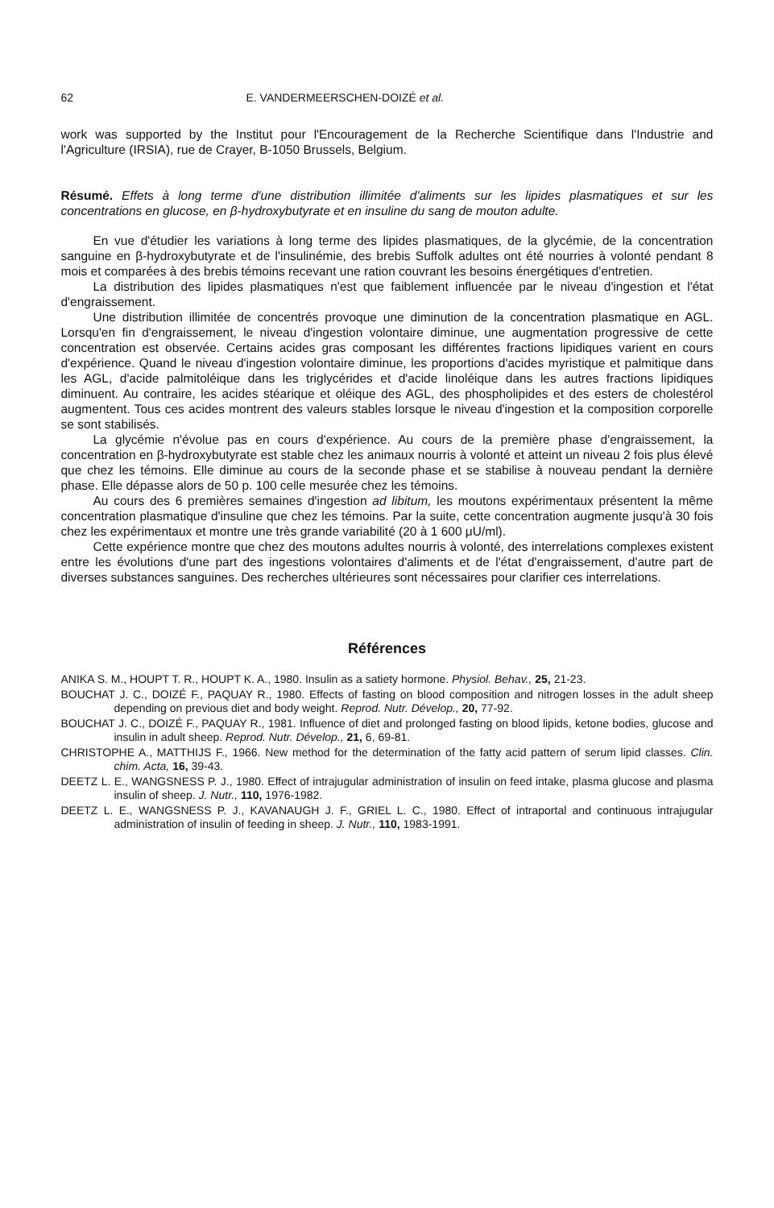62 E. VANDERMEERSCHEN-DOIZÉ et al.
work was supported by the Institut pour l'Encouragement de la Recherche Scientifique dans l'Industrie and l'Agriculture (IRSIA), rue de Crayer, B-1050 Brussels, Belgium.
Résumé. Effets à long terme d'une distribution illimitée d'aliments sur les lipides plasmatiques et sur les concentrations en glucose, en β-hydroxybutyrate et en insuline du sang de mouton adulte.
En vue d'étudier les variations à long terme des lipides plasmatiques, de la glycémie, de la concentration sanguine en β-hydroxybutyrate et de l'insulinémie, des brebis Suffolk adultes ont été nourries à volonté pendant 8 mois et comparées à des brebis témoins recevant une ration couvrant les besoins énergétiques d'entretien.
La distribution des lipides plasmatiques n'est que faiblement influencée par le niveau d'ingestion et l'état d'engraissement.
Une distribution illimitée de concentrés provoque une diminution de la concentration plasmatique en AGL. Lorsqu'en fin d'engraissement, le niveau d'ingestion volontaire diminue, une augmentation progressive de cette concentration est observée. Certains acides gras composant les différentes fractions lipidiques varient en cours d'expérience. Quand le niveau d'ingestion volontaire diminue, les proportions d'acides myristique et palmitique dans les AGL, d'acide palmitoléique dans les triglycérides et d'acide linoléique dans les autres fractions lipidiques diminuent. Au contraire, les acides stéarique et oléique des AGL, des phospholipides et des esters de cholestérol augmentent. Tous ces acides montrent des valeurs stables lorsque le niveau d'ingestion et la composition corporelle se sont stabilisés.
La glycémie n'évolue pas en cours d'expérience. Au cours de la première phase d'engraissement, la concentration en β-hydroxybutyrate est stable chez les animaux nourris à volonté et atteint un niveau 2 fois plus élevé que chez les témoins. Elle diminue au cours de la seconde phase et se stabilise à nouveau pendant la dernière phase. Elle dépasse alors de 50 p. 100 celle mesurée chez les témoins.
Au cours des 6 premières semaines d'ingestion ad libitum, les moutons expérimentaux présentent la même concentration plasmatique d'insuline que chez les témoins. Par la suite, cette concentration augmente jusqu'à 30 fois chez les expérimentaux et montre une très grande variabilité (20 à 1 600 μU/ml).
Cette expérience montre que chez des moutons adultes nourris à volonté, des interrelations complexes existent entre les évolutions d'une part des ingestions volontaires d'aliments et de l'état d'engraissement, d'autre part de diverses substances sanguines. Des recherches ultérieures sont nécessaires pour clarifier ces interrelations.
Références
ANIKA S. M., HOUPT T. R., HOUPT K. A., 1980. Insulin as a satiety hormone. Physiol. Behav., 25, 21-23.
BOUCHAT J. C., DOIZÉ F., PAQUAY R., 1980. Effects of fasting on blood composition and nitrogen losses in the adult sheep depending on previous diet and body weight. Reprod. Nutr. Dévelop., 20, 77-92.
BOUCHAT J. C., DOIZÉ F., PAQUAY R., 1981. Influence of diet and prolonged fasting on blood lipids, ketone bodies, glucose and insulin in adult sheep. Reprod. Nutr. Dévelop., 21, 6, 69-81.
CHRISTOPHE A., MATTHIJS F., 1966. New method for the determination of the fatty acid pattern of serum lipid classes. Clin. chim. Acta, 16, 39-43.
DEETZ L. E., WANGSNESS P. J., 1980. Effect of intrajugular administration of insulin on feed intake, plasma glucose and plasma insulin of sheep. J. Nutr., 110, 1976-1982.
DEETZ L. E., WANGSNESS P. J., KAVANAUGH J. F., GRIEL L. C., 1980. Effect of intraportal and continuous intrajugular administration of insulin of feeding in sheep. J. Nutr., 110, 1983-1991.